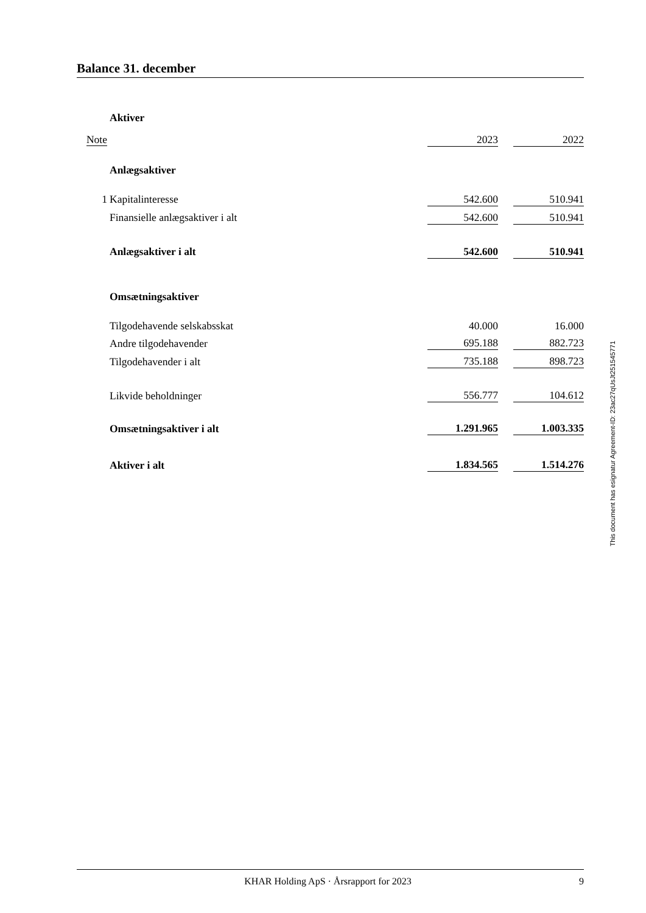Balance 31. december
| | Aktiver | | | |
| Note | | 2023 | | 2022 |
| | Anlægsaktiver | | | |
| 1 | Kapitalinteresse | 542.600 | | 510.941 |
| | Finansielle anlægsaktiver i alt | 542.600 | | 510.941 |
| | Anlægsaktiver i alt | 542.600 | | 510.941 |
| | Omsætningsaktiver | | | |
| | Tilgodehavende selskabsskat | 40.000 | | 16.000 |
| | Andre tilgodehavender | 695.188 | | 882.723 |
| | Tilgodehavender i alt | 735.188 | | 898.723 |
| | Likvide beholdninger | 556.777 | | 104.612 |
| | Omsætningsaktiver i alt | 1.291.965 | | 1.003.335 |
| | Aktiver i alt | 1.834.565 | | 1.514.276 |
This document has esignatur Agreement-ID: 23ac27qUsJt251545771
KHAR Holding ApS · Årsrapport for 2023 9